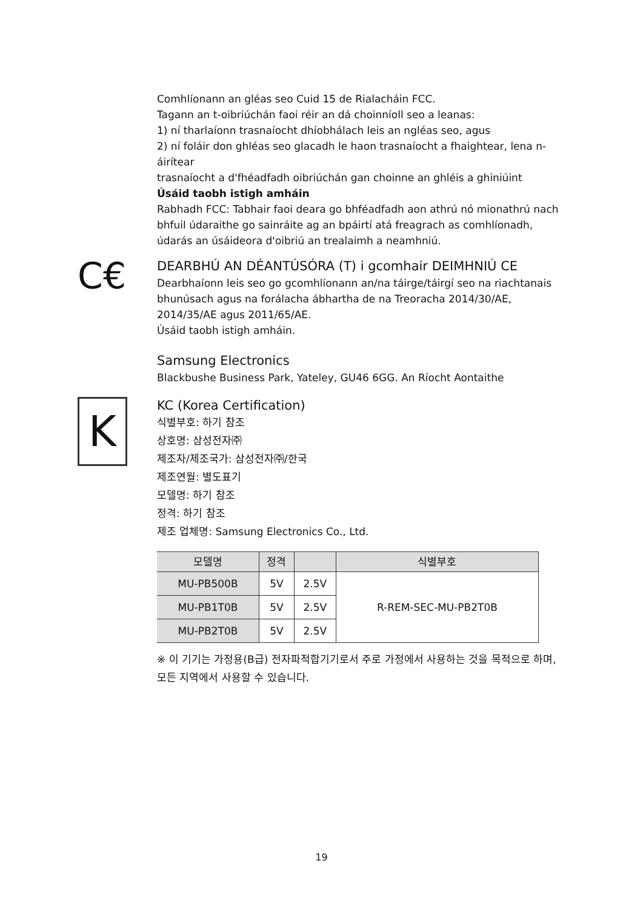C€
K
Comhlíonann an gléas seo Cuid 15 de Rialacháin FCC.
Tagann an t-oibriúchán faoi réir an dá choinníoll seo a leanas:
1) ní tharlaíonn trasnaíocht dhíobhálach leis an ngléas seo, agus
2) ní foláir don ghléas seo glacadh le haon trasnaíocht a fhaightear, lena n-áirítear
trasnaíocht a d'fhéadfadh oibriúchán gan choinne an ghléis a ghiniúint
Úsáid taobh istigh amháin
Rabhadh FCC: Tabhair faoi deara go bhféadfadh aon athrú nó mionathrú nach bhfuil údaraithe go sainráite ag an bpáirtí atá freagrach as comhlíonadh, údarás an úsáideora d'oibriú an trealaimh a neamhniú.
DEARBHÚ AN DÉANTÚSÓRA (T) i gcomhair DEIMHNIÚ CE
Dearbhaíonn leis seo go gcomhlíonann an/na táirge/táirgí seo na riachtanais bhunúsach agus na forálacha ábhartha de na Treoracha 2014/30/AE, 2014/35/AE agus 2011/65/AE.
Úsáid taobh istigh amháin.
Samsung Electronics
Blackbushe Business Park, Yateley, GU46 6GG. An Ríocht Aontaithe
KC (Korea Certification)
식별부호: 하기 참조
상호명: 삼성전자㈜
제조자/제조국가: 삼성전자㈜/한국
제조연월: 별도표기
모델명: 하기 참조
정격: 하기 참조
제조 업체명: Samsung Electronics Co., Ltd.
| 모델명 | 정격 | | 식별부호 |
| --- | --- | --- | --- |
| MU-PB500B | 5V | 2.5V | R-REM-SEC-MU-PB2T0B |
| MU-PB1T0B | 5V | 2.5V | |
| MU-PB2T0B | 5V | 2.5V | |
※ 이 기기는 가정용(B급) 전자파적합기기로서 주로 가정에서 사용하는 것을 목적으로 하며, 모든 지역에서 사용할 수 있습니다.
19